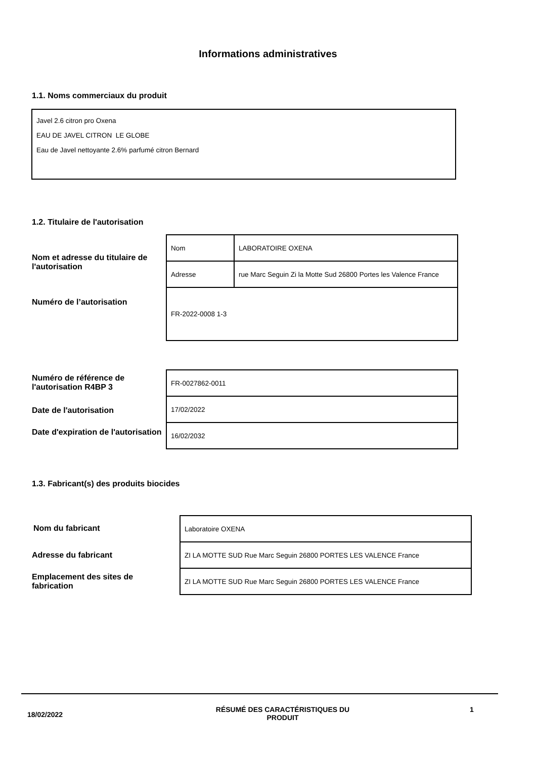Informations administratives
1.1. Noms commerciaux du produit
Javel 2.6 citron pro Oxena
EAU DE JAVEL CITRON LE GLOBE
Eau de Javel nettoyante 2.6% parfumé citron Bernard
1.2. Titulaire de l'autorisation
Nom et adresse du titulaire de l'autorisation
Numéro de l’autorisation
| Nom | LABORATOIRE OXENA |
| Adresse | rue Marc Seguin Zi la Motte Sud 26800 Portes les Valence France |
| FR-2022-0008 1-3 | |
Numéro de référence de l'autorisation R4BP 3
Date de l'autorisation
Date d'expiration de l'autorisation
| FR-0027862-0011 |
| 17/02/2022 |
| 16/02/2032 |
1.3. Fabricant(s) des produits biocides
Nom du fabricant
Adresse du fabricant
Emplacement des sites de fabrication
| Laboratoire OXENA |
| ZI LA MOTTE SUD Rue Marc Seguin 26800 PORTES LES VALENCE France |
| ZI LA MOTTE SUD Rue Marc Seguin 26800 PORTES LES VALENCE France |
18/02/2022
RÉSUMÉ DES CARACTÉRISTIQUES DU PRODUIT 1